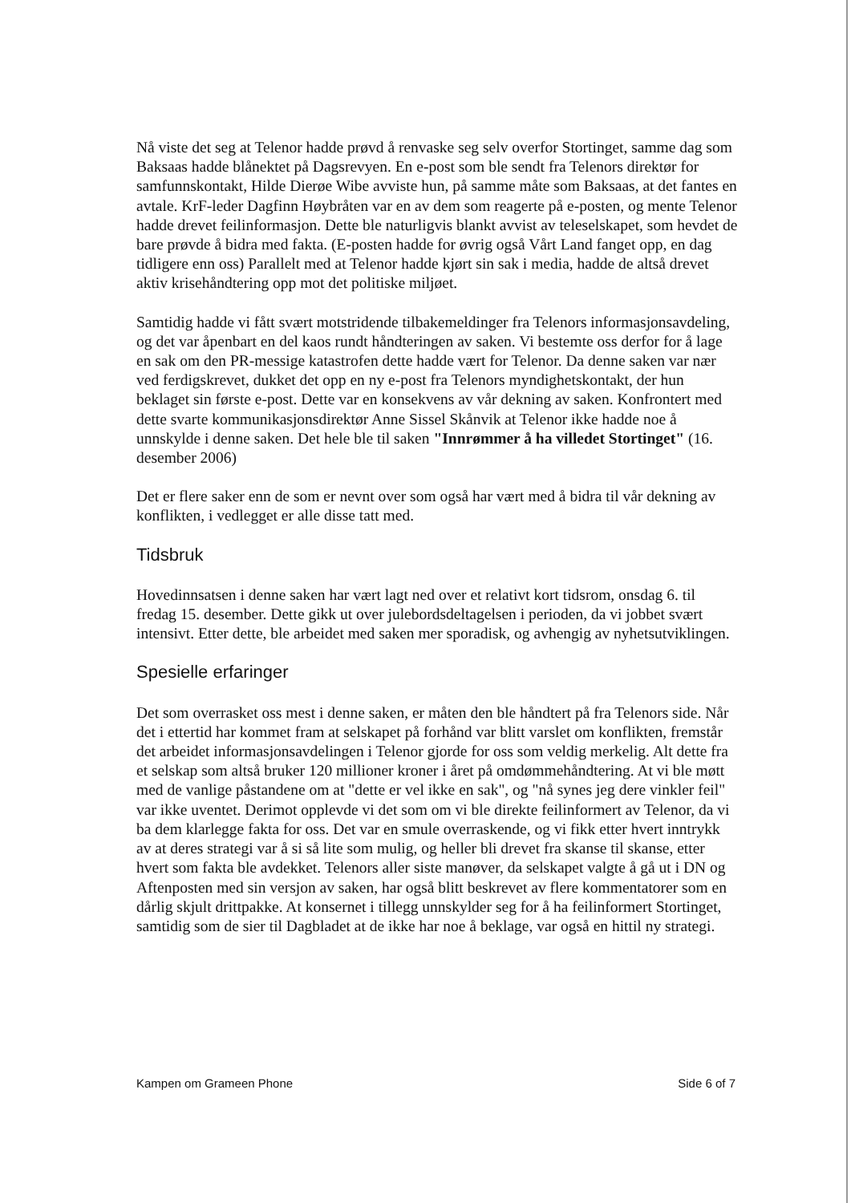Nå viste det seg at Telenor hadde prøvd å renvaske seg selv overfor Stortinget, samme dag som Baksaas hadde blånektet på Dagsrevyen. En e-post som ble sendt fra Telenors direktør for samfunnskontakt, Hilde Dierøe Wibe avviste hun, på samme måte som Baksaas, at det fantes en avtale. KrF-leder Dagfinn Høybråten var en av dem som reagerte på e-posten, og mente Telenor hadde drevet feilinformasjon. Dette ble naturligvis blankt avvist av teleselskapet, som hevdet de bare prøvde å bidra med fakta. (E-posten hadde for øvrig også Vårt Land fanget opp, en dag tidligere enn oss) Parallelt med at Telenor hadde kjørt sin sak i media, hadde de altså drevet aktiv krisehåndtering opp mot det politiske miljøet.
Samtidig hadde vi fått svært motstridende tilbakemeldinger fra Telenors informasjonsavdeling, og det var åpenbart en del kaos rundt håndteringen av saken. Vi bestemte oss derfor for å lage en sak om den PR-messige katastrofen dette hadde vært for Telenor. Da denne saken var nær ved ferdigskrevet, dukket det opp en ny e-post fra Telenors myndighetskontakt, der hun beklaget sin første e-post. Dette var en konsekvens av vår dekning av saken. Konfrontert med dette svarte kommunikasjonsdirektør Anne Sissel Skånvik at Telenor ikke hadde noe å unnskylde i denne saken. Det hele ble til saken "Innrømmer å ha villedet Stortinget" (16. desember 2006)
Det er flere saker enn de som er nevnt over som også har vært med å bidra til vår dekning av konflikten, i vedlegget er alle disse tatt med.
Tidsbruk
Hovedinnsatsen i denne saken har vært lagt ned over et relativt kort tidsrom, onsdag 6. til fredag 15. desember. Dette gikk ut over julebordsdeltagelsen i perioden, da vi jobbet svært intensivt. Etter dette, ble arbeidet med saken mer sporadisk, og avhengig av nyhetsutviklingen.
Spesielle erfaringer
Det som overrasket oss mest i denne saken, er måten den ble håndtert på fra Telenors side. Når det i ettertid har kommet fram at selskapet på forhånd var blitt varslet om konflikten, fremstår det arbeidet informasjonsavdelingen i Telenor gjorde for oss som veldig merkelig. Alt dette fra et selskap som altså bruker 120 millioner kroner i året på omdømmehåndtering. At vi ble møtt med de vanlige påstandene om at "dette er vel ikke en sak", og "nå synes jeg dere vinkler feil" var ikke uventet. Derimot opplevde vi det som om vi ble direkte feilinformert av Telenor, da vi ba dem klarlegge fakta for oss. Det var en smule overraskende, og vi fikk etter hvert inntrykk av at deres strategi var å si så lite som mulig, og heller bli drevet fra skanse til skanse, etter hvert som fakta ble avdekket. Telenors aller siste manøver, da selskapet valgte å gå ut i DN og Aftenposten med sin versjon av saken, har også blitt beskrevet av flere kommentatorer som en dårlig skjult drittpakke. At konsernet i tillegg unnskylder seg for å ha feilinformert Stortinget, samtidig som de sier til Dagbladet at de ikke har noe å beklage, var også en hittil ny strategi.
Kampen om Grameen Phone Side 6 of 7